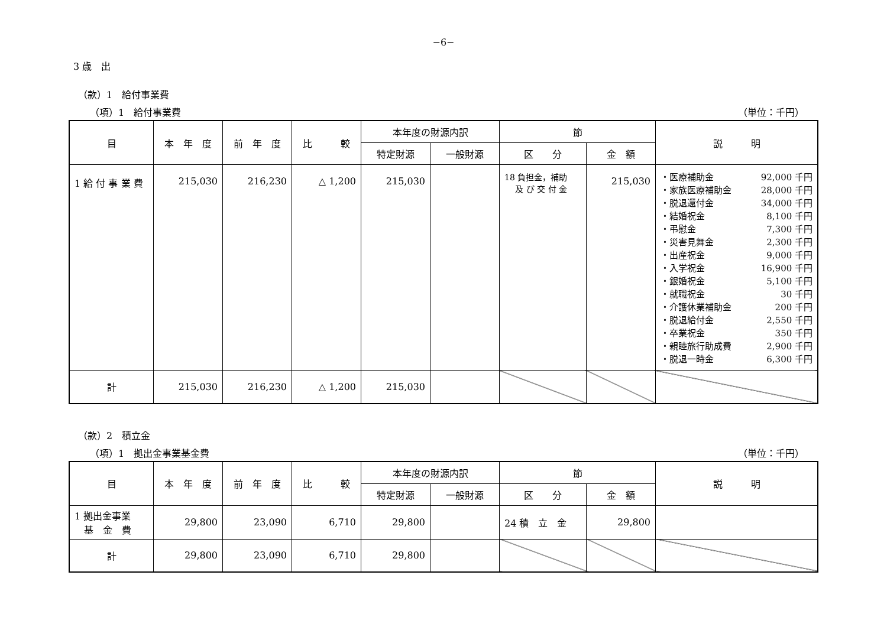−6−
3 歳　出
（款）1　給付事業費
（項）1　給付事業費 （単位：千円）
| 目 | 本 年 度 | 前 年 度 | 比 較 | 本年度の財源内訳 | | 節 | | 説 明 |
| --- | --- | --- | --- | --- | --- | --- | --- | --- |
| | | | | 特定財源 | 一般財源 | 区 分 | 金 額 | |
| 1 給 付 事 業 費 | 215,030 | 216,230 | △ 1,200 | 215,030 | | 18 負担金，補助 及 び 交 付 金 | 215,030 | ・医療補助金 92,000 千円 ・家族医療補助金 28,000 千円 ・脱退還付金 34,000 千円 ・結婚祝金 8,100 千円 ・弔慰金 7,300 千円 ・災害見舞金 2,300 千円 ・出産祝金 9,000 千円 ・入学祝金 16,900 千円 ・銀婚祝金 5,100 千円 ・就職祝金 30 千円 ・介護休業補助金 200 千円 ・脱退給付金 2,550 千円 ・卒業祝金 350 千円 ・親睦旅行助成費 2,900 千円 ・脱退一時金 6,300 千円 |
| 計 | 215,030 | 216,230 | △ 1,200 | 215,030 | | | | |
（款）2　積立金
（項）1　拠出金事業基金費 （単位：千円）
| 目 | 本 年 度 | 前 年 度 | 比 較 | 本年度の財源内訳 | | 節 | | 説 明 |
| --- | --- | --- | --- | --- | --- | --- | --- | --- |
| | | | | 特定財源 | 一般財源 | 区 分 | 金 額 | |
| 1 拠出金事業 基 金 費 | 29,800 | 23,090 | 6,710 | 29,800 | | 24 積 立 金 | 29,800 | |
| 計 | 29,800 | 23,090 | 6,710 | 29,800 | | | | |